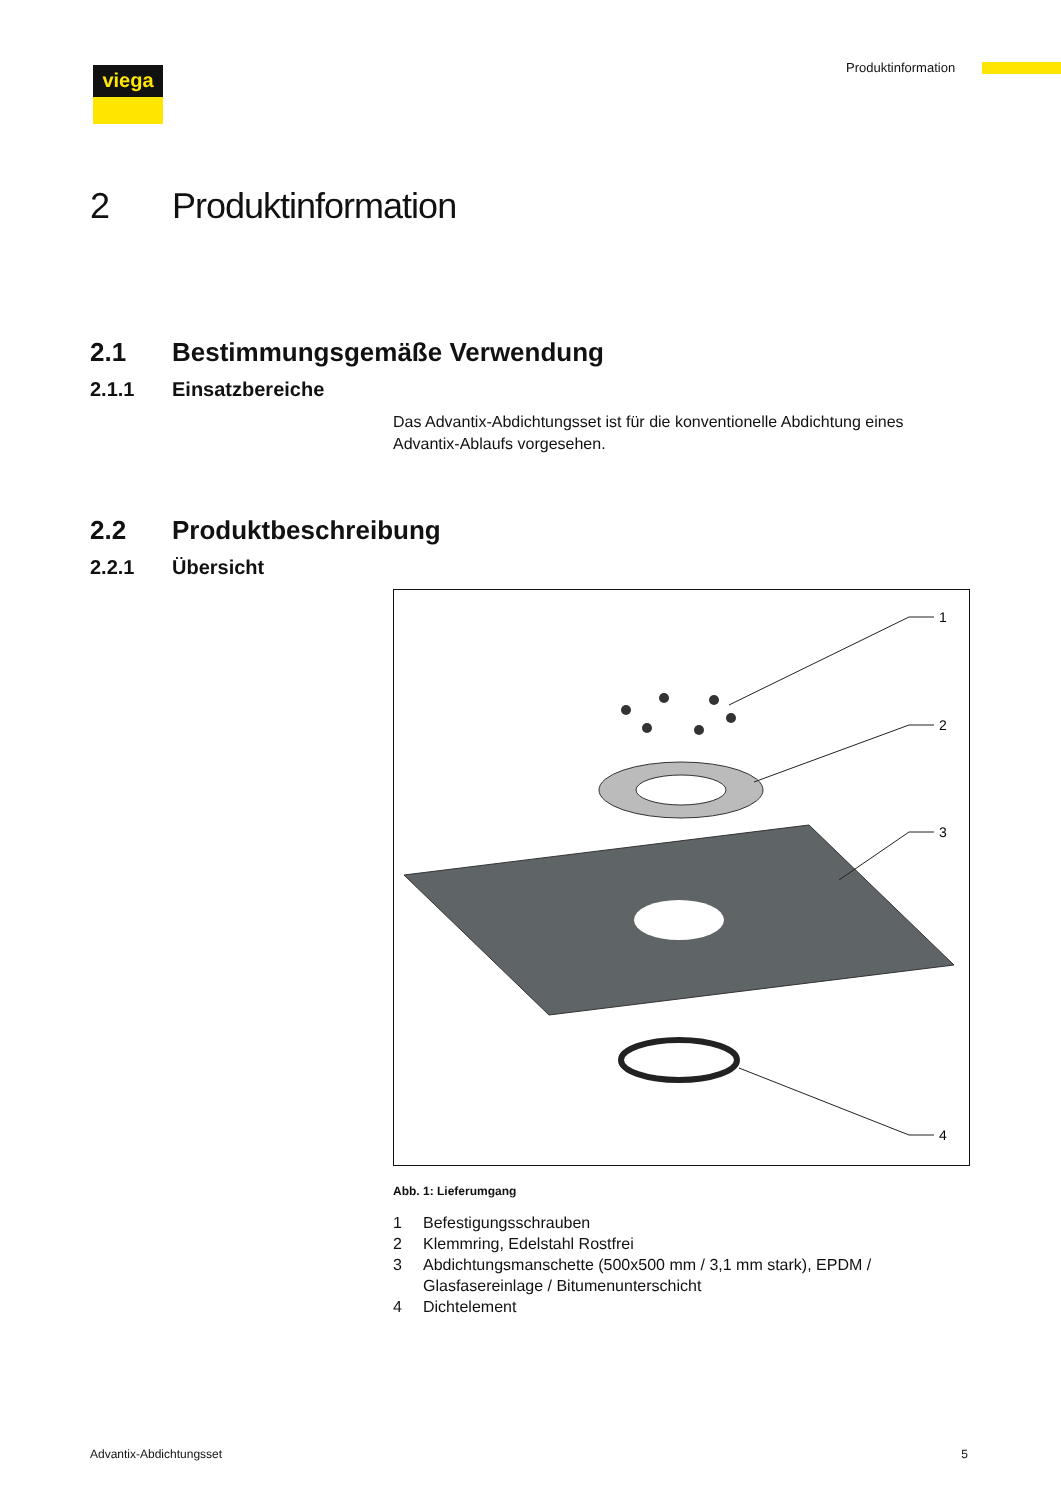viega Produktinformation
2 Produktinformation
2.1 Bestimmungsgemäße Verwendung
2.1.1 Einsatzbereiche
Das Advantix-Abdichtungsset ist für die konventionelle Abdichtung eines Advantix-Ablaufs vorgesehen.
2.2 Produktbeschreibung
2.2.1 Übersicht
1
2
3
4
Abb. 1: Lieferumgang
1 Befestigungsschrauben
2 Klemmring, Edelstahl Rostfrei
3 Abdichtungsmanschette (500x500 mm / 3,1 mm stark), EPDM / Glasfasereinlage / Bitumenunterschicht
4 Dichtelement
Advantix-Abdichtungsset 5